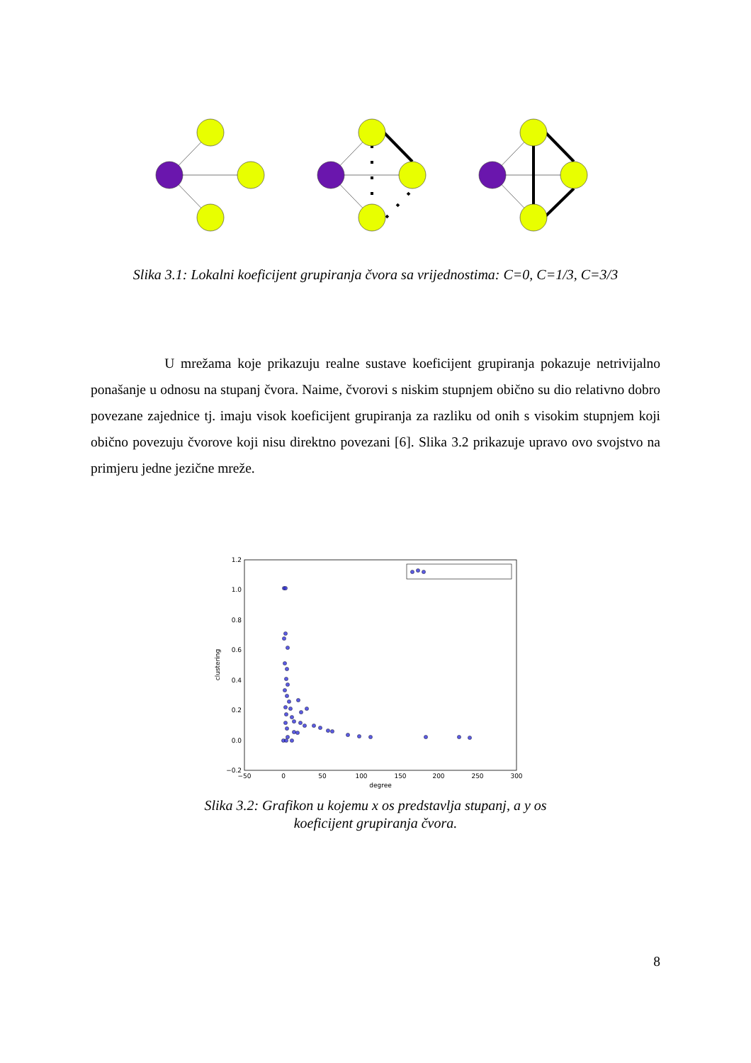Slika 3.1: Lokalni koeficijent grupiranja čvora sa vrijednostima: C=0, C=1/3, C=3/3
U mrežama koje prikazuju realne sustave koeficijent grupiranja pokazuje netrivijalno ponašanje u odnosu na stupanj čvora. Naime, čvorovi s niskim stupnjem obično su dio relativno dobro povezane zajednice tj. imaju visok koeficijent grupiranja za razliku od onih s visokim stupnjem koji obično povezuju čvorove koji nisu direktno povezani [6]. Slika 3.2 prikazuje upravo ovo svojstvo na primjeru jedne jezične mreže.
1.2
1.0
0.8
0.6
0.4
0.2
0.0
−0.2
−50
0
50
100
150
200
250
300
degree
clustering
Slika 3.2: Grafikon u kojemu x os predstavlja stupanj, a y os koeficijent grupiranja čvora.
8